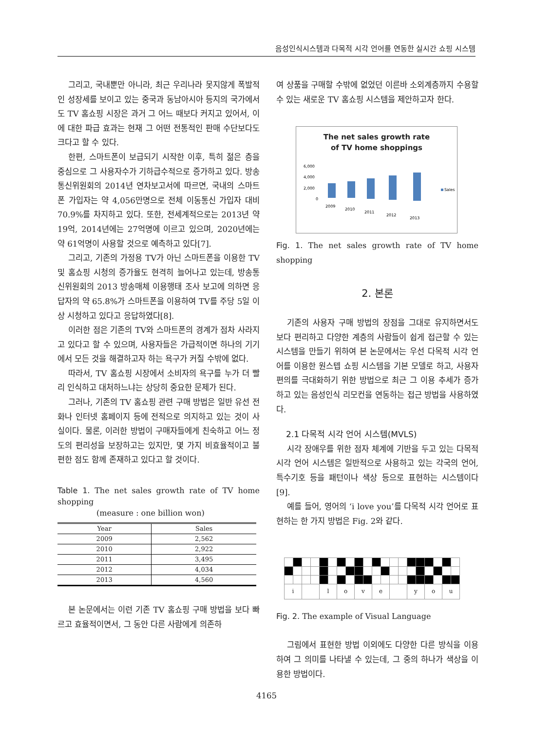음성인식시스템과 다목적 시각 언어를 연동한 실시간 쇼핑 시스템
그리고, 국내뿐만 아니라, 최근 우리나라 못지않게 폭발적인 성장세를 보이고 있는 중국과 동남아시아 등지의 국가에서도 TV 홈쇼핑 시장은 과거 그 어느 때보다 커지고 있어서, 이에 대한 파급 효과는 현재 그 어떤 전통적인 판매 수단보다도 크다고 할 수 있다.
한편, 스마트폰이 보급되기 시작한 이후, 특히 젊은 층을 중심으로 그 사용자수가 기하급수적으로 증가하고 있다. 방송통신위원회의 2014년 연차보고서에 따르면, 국내의 스마트폰 가입자는 약 4,056만명으로 전체 이동통신 가입자 대비 70.9%를 차지하고 있다. 또한, 전세계적으로는 2013년 약 19억, 2014년에는 27억명에 이르고 있으며, 2020년에는 약 61억명이 사용할 것으로 예측하고 있다[7].
그리고, 기존의 가정용 TV가 아닌 스마트폰을 이용한 TV 및 홈쇼핑 시청의 증가율도 현격히 늘어나고 있는데, 방송통신위원회의 2013 방송매체 이용행태 조사 보고에 의하면 응답자의 약 65.8%가 스마트폰을 이용하여 TV를 주당 5일 이상 시청하고 있다고 응답하였다[8].
이러한 점은 기존의 TV와 스마트폰의 경계가 점차 사라지고 있다고 할 수 있으며, 사용자들은 가급적이면 하나의 기기에서 모든 것을 해결하고자 하는 욕구가 커질 수밖에 없다.
따라서, TV 홈쇼핑 시장에서 소비자의 욕구를 누가 더 빨리 인식하고 대처하느냐는 상당히 중요한 문제가 된다.
그러나, 기존의 TV 홈쇼핑 관련 구매 방법은 일반 유선 전화나 인터넷 홈페이지 등에 전적으로 의지하고 있는 것이 사실이다. 물론, 이러한 방법이 구매자들에게 친숙하고 어느 정도의 편리성을 보장하고는 있지만, 몇 가지 비효율적이고 불편한 점도 함께 존재하고 있다고 할 것이다.
Table 1. The net sales growth rate of TV home shopping
(measure : one billion won)
| Year | Sales |
| --- | --- |
| 2009 | 2,562 |
| 2010 | 2,922 |
| 2011 | 3,495 |
| 2012 | 4,034 |
| 2013 | 4,560 |
본 논문에서는 이런 기존 TV 홈쇼핑 구매 방법을 보다 빠르고 효율적이면서, 그 동안 다른 사람에게 의존하
여 상품을 구매할 수밖에 없었던 이른바 소외계층까지 수용할 수 있는 새로운 TV 홈쇼핑 시스템을 제안하고자 한다.
The net sales growth rate
of TV home shoppings
6,000
4,000
2,000
0
2009
2010
2011
2012
2013
Sales
Fig. 1. The net sales growth rate of TV home shopping
2. 본론
기존의 사용자 구매 방법의 장점을 그대로 유지하면서도 보다 편리하고 다양한 계층의 사람들이 쉽게 접근할 수 있는 시스템을 만들기 위하여 본 논문에서는 우선 다목적 시각 언어를 이용한 원스텝 쇼핑 시스템을 기본 모델로 하고, 사용자 편의를 극대화하기 위한 방법으로 최근 그 이용 추세가 증가하고 있는 음성인식 리모컨을 연동하는 접근 방법을 사용하였다.
2.1 다목적 시각 언어 시스템(MVLS)
시각 장애우를 위한 점자 체계에 기반을 두고 있는 다목적 시각 언어 시스템은 일반적으로 사용하고 있는 각국의 언어, 특수기호 등을 패턴이나 색상 등으로 표현하는 시스템이다[9].
예를 들어, 영어의 ‘i love you’를 다목적 시각 언어로 표현하는 한 가지 방법은 Fig. 2와 같다.
| i | | | | l | | o | | v | | e | | | | y | | o | | u | |
Fig. 2. The example of Visual Language
그림에서 표현한 방법 이외에도 다양한 다른 방식을 이용하여 그 의미를 나타낼 수 있는데, 그 중의 하나가 색상을 이용한 방법이다.
4165